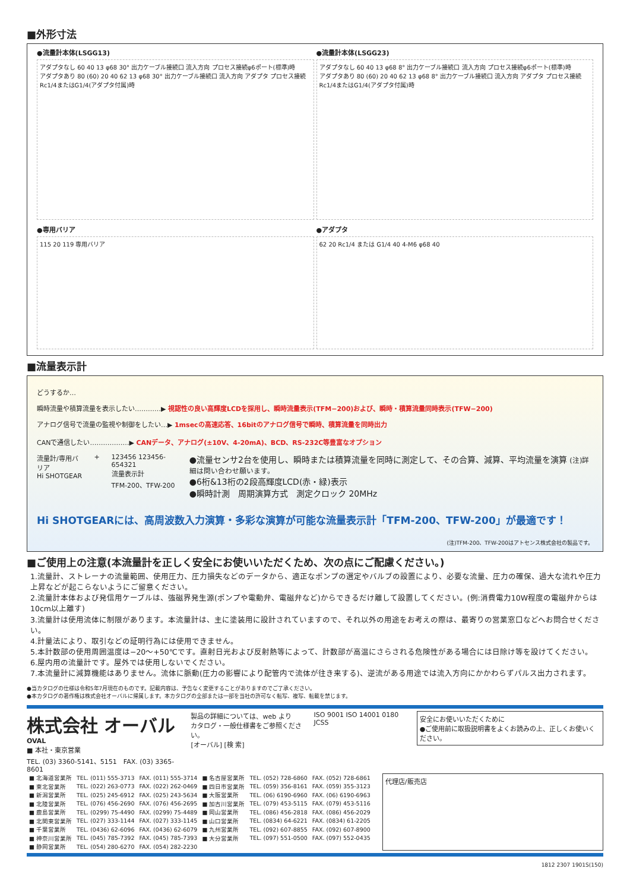■外形寸法
●流量計本体(LSGG13)
アダプタなし 60 40 13 φ68 30° 出力ケーブル接続口 流入方向 プロセス接続φ6ポート(標準)時
アダプタあり 80 (60) 20 40 62 13 φ68 30° 出力ケーブル接続口 流入方向 アダプタ プロセス接続Rc1/4またはG1/4(アダプタ付属)時
●流量計本体(LSGG23)
アダプタなし 60 40 13 φ68 8° 出力ケーブル接続口 流入方向 プロセス接続φ6ポート(標準)時
アダプタあり 80 (60) 20 40 62 13 φ68 8° 出力ケーブル接続口 流入方向 アダプタ プロセス接続Rc1/4またはG1/4(アダプタ付属)時
●専用バリア
115 20 119 専用バリア
●アダプタ
62 20 Rc1/4 または G1/4 40 4-M6 φ68 40
■流量表示計
どうするか…
瞬時流量や積算流量を表示したい…………▶ 視認性の良い高輝度LCDを採用し、瞬時流量表示(TFM−200)および、瞬時・積算流量同時表示(TFW−200)
アナログ信号で流量の監視や制御をしたい…▶ 1msecの高速応答、16bitのアナログ信号で瞬時、積算流量を同時出力
CANで通信したい………………▶ CANデータ、アナログ(±10V、4-20mA)、BCD、RS-232C等豊富なオプション
流量計/専用バリア
Hi SHOTGEAR
+ 123456 123456-654321
流量表示計
TFM-200、TFW-200
●流量センサ2台を使用し、瞬時または積算流量を同時に測定して、その合算、減算、平均流量を演算 (注)詳細は問い合わせ願います。
●6桁&13桁の2段高輝度LCD(赤・緑)表示
●瞬時計測　周期演算方式　測定クロック 20MHz
Hi SHOTGEARには、高周波数入力演算・多彩な演算が可能な流量表示計「TFM-200、TFW-200」が最適です！
(注)TFM-200、TFW-200はアトセンス株式会社の製品です。
■ご使用上の注意(本流量計を正しく安全にお使いいただくため、次の点にご配慮ください。)
1.流量計、ストレーナの流量範囲、使用圧力、圧力損失などのデータから、適正なポンプの選定やバルブの設置により、必要な流量、圧力の確保、過大な流れや圧力上昇などが起こらないようにご留意ください。
2.流量計本体および発信用ケーブルは、強磁界発生源(ポンプや電動弁、電磁弁など)からできるだけ離して設置してください。(例:消費電力10W程度の電磁弁からは10cm以上離す)
3.流量計は使用流体に制限があります。本流量計は、主に塗装用に設計されていますので、それ以外の用途をお考えの際は、最寄りの営業窓口などへお問合せください。
4.計量法により、取引などの証明行為には使用できません。
5.本計数部の使用周囲温度は−20〜+50℃です。直射日光および反射熱等によって、計数部が高温にさらされる危険性がある場合には日除け等を設けてください。
6.屋内用の流量計です。屋外では使用しないでください。
7.本流量計に減算機能はありません。流体に脈動(圧力の影響により配管内で流体が往き来する)、逆流がある用途では流入方向にかかわらずパルス出力されます。
●当カタログの仕様は令和5年7月現在のものです。記載内容は、予告なく変更することがありますのでご了承ください。
●本カタログの著作権は株式会社オーバルに帰属します。本カタログの全部または一部を当社の許可なく転写、複写、転載を禁じます。
株式会社 オーバル OVAL
■ 本社・東京営業
TEL. (03) 3360-5141、5151　FAX. (03) 3365-8601
製品の詳細については、web より
カタログ・一般仕様書をご参照ください。
[オーバル] [検 索]
ISO 9001 ISO 14001 0180 JCSS
安全にお使いいただくために
●ご使用前に取扱説明書をよくお読みの上、正しくお使いください。
| ■ 北海道営業所 | TEL. (011) 555-3713 | FAX. (011) 555-3714 | ■ 名古屋営業所 | TEL. (052) 728-6860 | FAX. (052) 728-6861 |
| ■ 東北営業所 | TEL. (022) 263-0773 | FAX. (022) 262-0469 | ■ 四日市営業所 | TEL. (059) 356-8161 | FAX. (059) 355-3123 |
| ■ 新潟営業所 | TEL. (025) 245-6912 | FAX. (025) 243-5634 | ■ 大阪営業所 | TEL. (06) 6190-6960 | FAX. (06) 6190-6963 |
| ■ 北陸営業所 | TEL. (076) 456-2690 | FAX. (076) 456-2695 | ■ 加古川営業所 | TEL. (079) 453-5115 | FAX. (079) 453-5116 |
| ■ 鹿島営業所 | TEL. (0299) 75-4490 | FAX. (0299) 75-4489 | ■ 岡山営業所 | TEL. (086) 456-2818 | FAX. (086) 456-2029 |
| ■ 北関東営業所 | TEL. (027) 333-1144 | FAX. (027) 333-1145 | ■ 山口営業所 | TEL. (0834) 64-6221 | FAX. (0834) 61-2205 |
| ■ 千葉営業所 | TEL. (0436) 62-6096 | FAX. (0436) 62-6079 | ■ 九州営業所 | TEL. (092) 607-8855 | FAX. (092) 607-8900 |
| ■ 神奈川営業所 | TEL. (045) 785-7392 | FAX. (045) 785-7393 | ■ 大分営業所 | TEL. (097) 551-0500 | FAX. (097) 552-0435 |
| ■ 静岡営業所 | TEL. (054) 280-6270 | FAX. (054) 282-2230 | | | |
代理店/販売店
1812 2307 1901S(150)